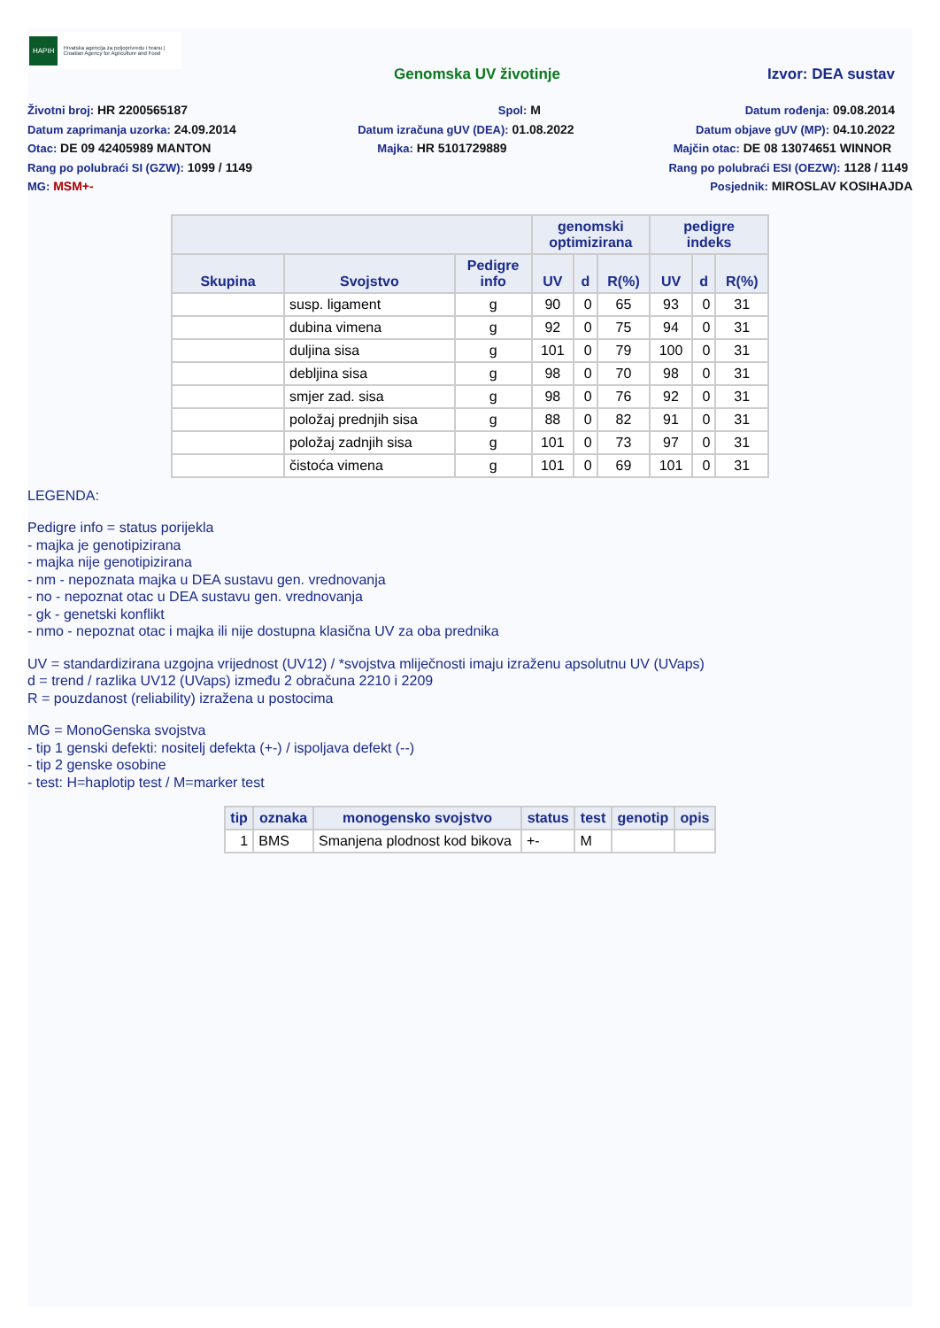HAPIH Hrvatska agencija za poljoprivredu i hranu | Croatian Agency for Agriculture and Food
Genomska UV životinje Izvor: DEA sustav
Životni broj: HR 2200565187 Spol: M Datum rođenja: 09.08.2014
Datum zaprimanja uzorka: 24.09.2014
Datum izračuna gUV (DEA): 01.08.2022
Datum objave gUV (MP): 04.10.2022
Otac: DE 09 42405989 MANTON Majka: HR 5101729889 Majčin otac: DE 08 13074651 WINNOR
Rang po polubraći SI (GZW): 1099 / 1149
Rang po polubraći ESI (OEZW): 1128 / 1149
MG: MSM+- Posjednik: MIROSLAV KOSIHAJDA
| | | | genomski optimizirana | | | pedigre indeks | | |
| --- | --- | --- | --- | --- | --- | --- | --- | --- |
| Skupina | Svojstvo | Pedigre info | UV | d | R(%) | UV | d | R(%) |
| | susp. ligament | g | 90 | 0 | 65 | 93 | 0 | 31 |
| | dubina vimena | g | 92 | 0 | 75 | 94 | 0 | 31 |
| | duljina sisa | g | 101 | 0 | 79 | 100 | 0 | 31 |
| | debljina sisa | g | 98 | 0 | 70 | 98 | 0 | 31 |
| | smjer zad. sisa | g | 98 | 0 | 76 | 92 | 0 | 31 |
| | položaj prednjih sisa | g | 88 | 0 | 82 | 91 | 0 | 31 |
| | položaj zadnjih sisa | g | 101 | 0 | 73 | 97 | 0 | 31 |
| | čistoća vimena | g | 101 | 0 | 69 | 101 | 0 | 31 |
LEGENDA:
Pedigre info = status porijekla
- majka je genotipizirana
- majka nije genotipizirana
- nm - nepoznata majka u DEA sustavu gen. vrednovanja
- no - nepoznat otac u DEA sustavu gen. vrednovanja
- gk - genetski konflikt
- nmo - nepoznat otac i majka ili nije dostupna klasična UV za oba prednika
UV = standardizirana uzgojna vrijednost (UV12) / *svojstva mliječnosti imaju izraženu apsolutnu UV (UVaps)
d = trend / razlika UV12 (UVaps) između 2 obračuna 2210 i 2209
R = pouzdanost (reliability) izražena u postocima
MG = MonoGenska svojstva
- tip 1 genski defekti: nositelj defekta (+-) / ispoljava defekt (--)
- tip 2 genske osobine
- test: H=haplotip test / M=marker test
| tip | oznaka | monogensko svojstvo | status | test | genotip | opis |
| --- | --- | --- | --- | --- | --- | --- |
| 1 | BMS | Smanjena plodnost kod bikova | +- | M | | |